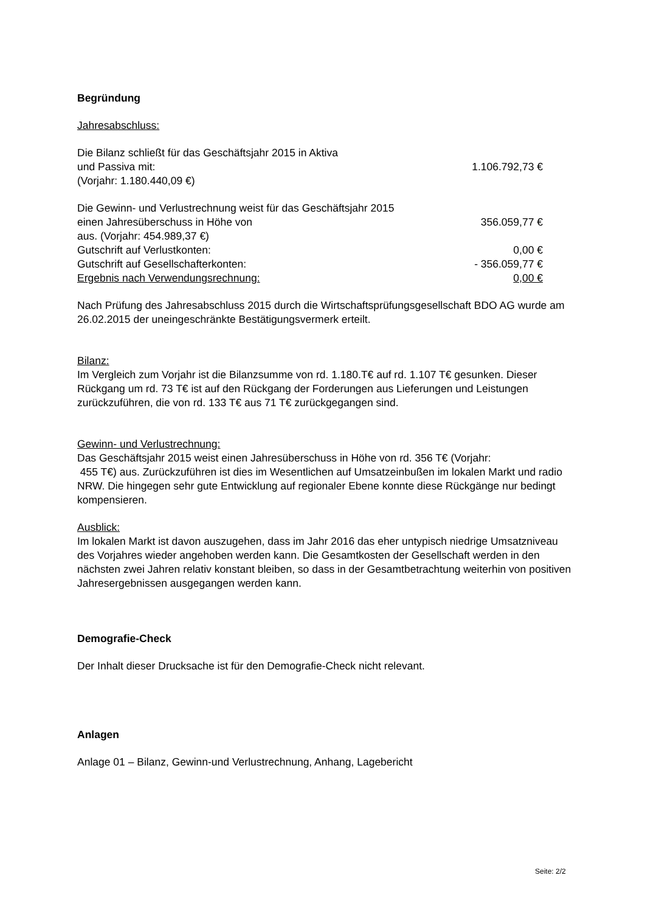Begründung
Jahresabschluss:
| Die Bilanz schließt für das Geschäftsjahr 2015 in Aktiva | |
| und Passiva mit: | 1.106.792,73 € |
| (Vorjahr: 1.180.440,09 €) | |
| Die Gewinn- und Verlustrechnung weist für das Geschäftsjahr 2015 | |
| einen Jahresüberschuss in Höhe von | 356.059,77 € |
| aus. (Vorjahr: 454.989,37 €) | |
| Gutschrift auf Verlustkonten: | 0,00 € |
| Gutschrift auf Gesellschafterkonten: | - 356.059,77 € |
| Ergebnis nach Verwendungsrechnung: | 0,00 € |
Nach Prüfung des Jahresabschluss 2015 durch die Wirtschaftsprüfungsgesellschaft BDO AG wurde am 26.02.2015 der uneingeschränkte Bestätigungsvermerk erteilt.
Bilanz:
Im Vergleich zum Vorjahr ist die Bilanzsumme von rd. 1.180.T€ auf rd. 1.107 T€ gesunken. Dieser Rückgang um rd. 73 T€ ist auf den Rückgang der Forderungen aus Lieferungen und Leistungen zurückzuführen, die von rd. 133 T€ aus 71 T€ zurückgegangen sind.
Gewinn- und Verlustrechnung:
Das Geschäftsjahr 2015 weist einen Jahresüberschuss in Höhe von rd. 356 T€ (Vorjahr:
455 T€) aus. Zurückzuführen ist dies im Wesentlichen auf Umsatzeinbußen im lokalen Markt und radio NRW. Die hingegen sehr gute Entwicklung auf regionaler Ebene konnte diese Rückgänge nur bedingt kompensieren.
Ausblick:
Im lokalen Markt ist davon auszugehen, dass im Jahr 2016 das eher untypisch niedrige Umsatzniveau des Vorjahres wieder angehoben werden kann. Die Gesamtkosten der Gesellschaft werden in den nächsten zwei Jahren relativ konstant bleiben, so dass in der Gesamtbetrachtung weiterhin von positiven Jahresergebnissen ausgegangen werden kann.
Demografie-Check
Der Inhalt dieser Drucksache ist für den Demografie-Check nicht relevant.
Anlagen
Anlage 01 – Bilanz, Gewinn-und Verlustrechnung, Anhang, Lagebericht
Seite: 2/2